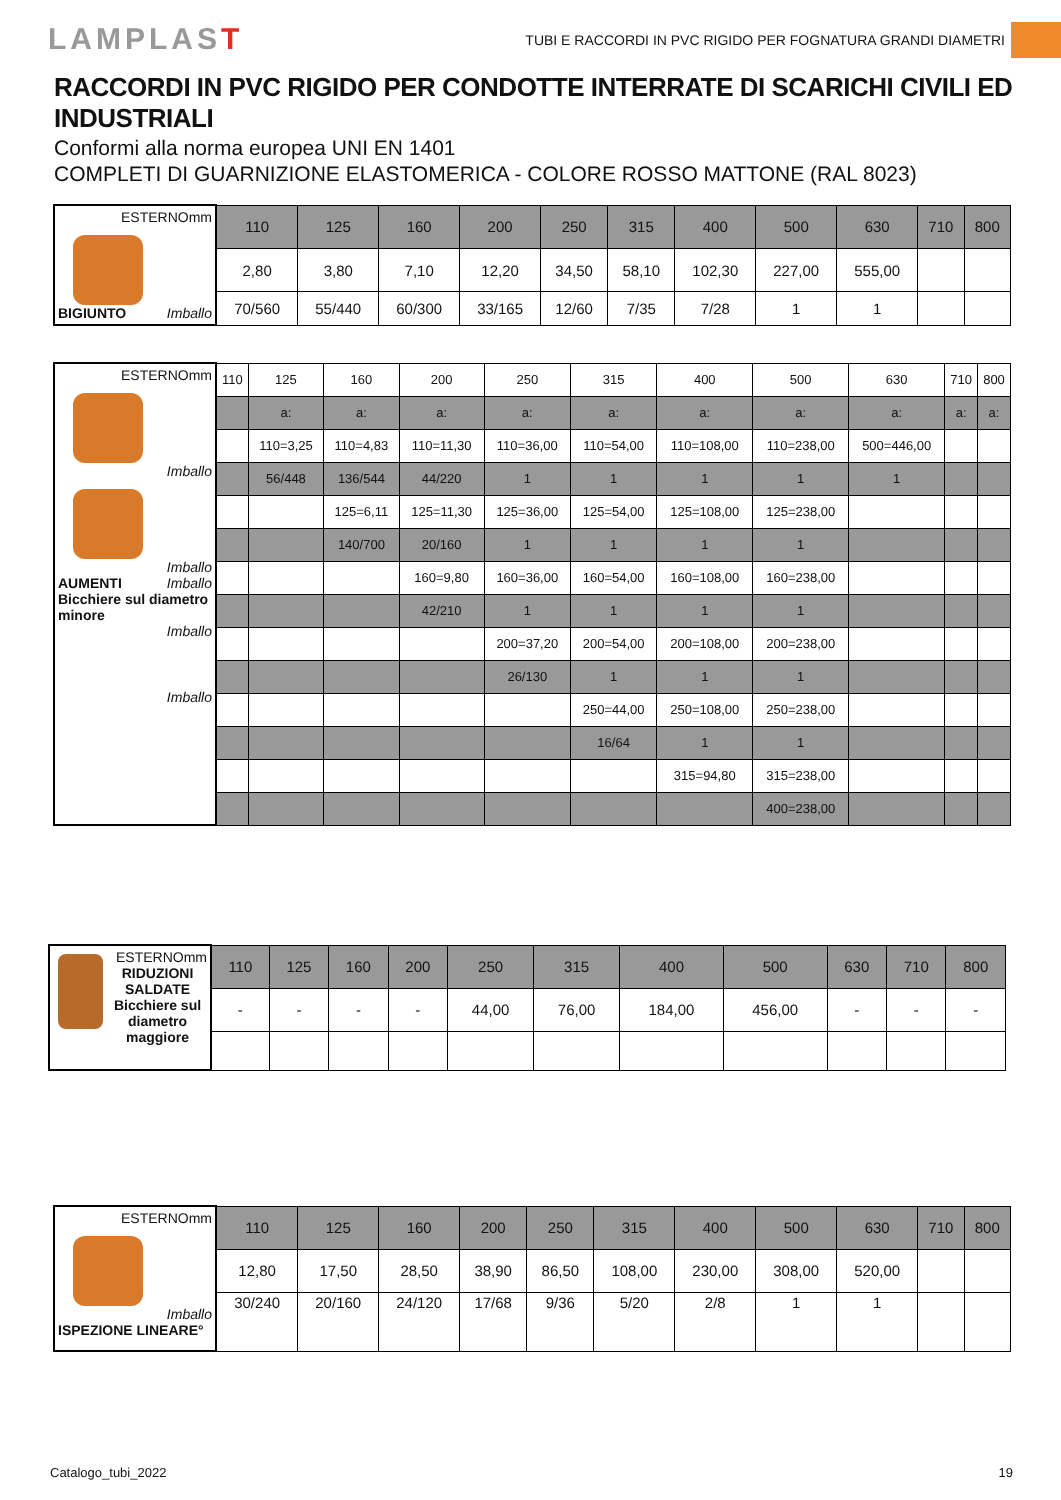LAMPLAST
TUBI E RACCORDI IN PVC RIGIDO PER FOGNATURA GRANDI DIAMETRI
RACCORDI IN PVC RIGIDO PER CONDOTTE INTERRATE DI SCARICHI CIVILI ED INDUSTRIALI
Conformi alla norma europea UNI EN 1401
COMPLETI DI GUARNIZIONE ELASTOMERICA - COLORE ROSSO MATTONE (RAL 8023)
| ESTERNOmm BIGIUNTO Imballo | 110 | 125 | 160 | 200 | 250 | 315 | 400 | 500 | 630 | 710 | 800 |
| | 2,80 | 3,80 | 7,10 | 12,20 | 34,50 | 58,10 | 102,30 | 227,00 | 555,00 | | |
| | 70/560 | 55/440 | 60/300 | 33/165 | 12/60 | 7/35 | 7/28 | 1 | 1 | | |
| ESTERNOmm Imballo Imballo AUMENTI Imballo Bicchiere sul diametro minore Imballo Imballo | 110 | 125 | 160 | 200 | 250 | 315 | 400 | 500 | 630 | 710 | 800 |
| | | a: | a: | a: | a: | a: | a: | a: | a: | a: | a: |
| | | 110=3,25 | 110=4,83 | 110=11,30 | 110=36,00 | 110=54,00 | 110=108,00 | 110=238,00 | 500=446,00 | | |
| | | 56/448 | 136/544 | 44/220 | 1 | 1 | 1 | 1 | 1 | | |
| | | | 125=6,11 | 125=11,30 | 125=36,00 | 125=54,00 | 125=108,00 | 125=238,00 | | | |
| | | | 140/700 | 20/160 | 1 | 1 | 1 | 1 | | | |
| | | | | 160=9,80 | 160=36,00 | 160=54,00 | 160=108,00 | 160=238,00 | | | |
| | | | | 42/210 | 1 | 1 | 1 | 1 | | | |
| | | | | | 200=37,20 | 200=54,00 | 200=108,00 | 200=238,00 | | | |
| | | | | | 26/130 | 1 | 1 | 1 | | | |
| | | | | | | 250=44,00 | 250=108,00 | 250=238,00 | | | |
| | | | | | | 16/64 | 1 | 1 | | | |
| | | | | | | | 315=94,80 | 315=238,00 | | | |
| | | | | | | | | 400=238,00 | | | |
| ESTERNOmm RIDUZIONI SALDATE Bicchiere sul diametro maggiore | 110 | 125 | 160 | 200 | 250 | 315 | 400 | 500 | 630 | 710 | 800 |
| | - | - | - | - | 44,00 | 76,00 | 184,00 | 456,00 | - | - | - |
| ESTERNOmm Imballo ISPEZIONE LINEARE° | 110 | 125 | 160 | 200 | 250 | 315 | 400 | 500 | 630 | 710 | 800 |
| | 12,80 | 17,50 | 28,50 | 38,90 | 86,50 | 108,00 | 230,00 | 308,00 | 520,00 | | |
| | 30/240 | 20/160 | 24/120 | 17/68 | 9/36 | 5/20 | 2/8 | 1 | 1 | | |
Catalogo_tubi_2022 19